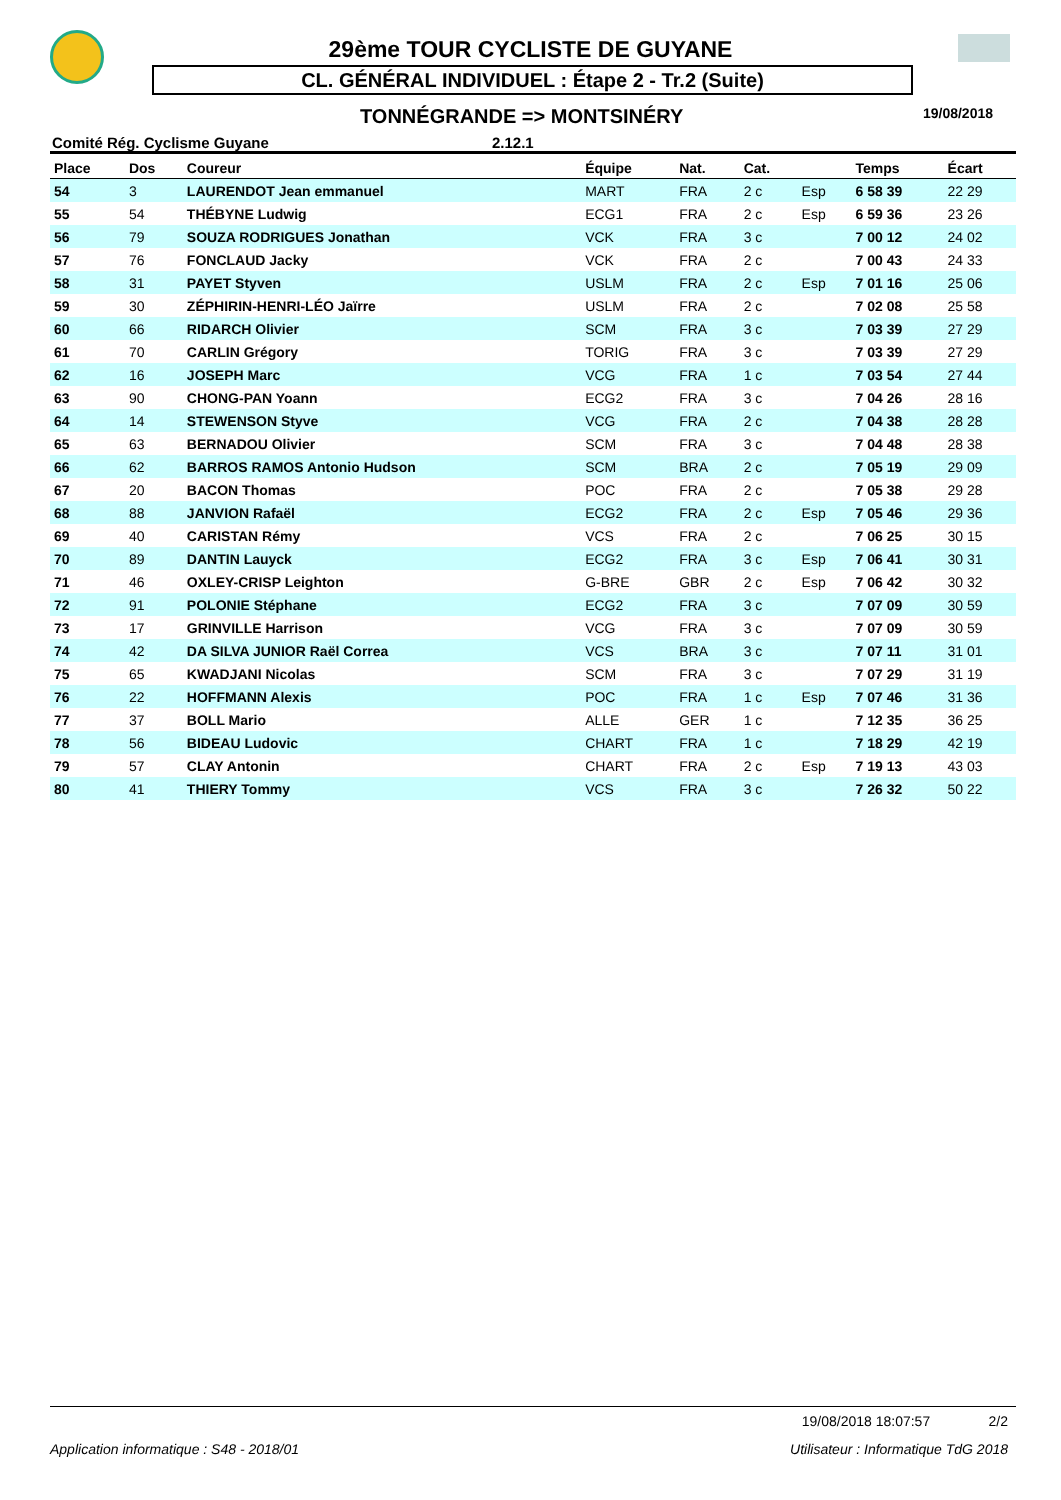29ème TOUR CYCLISTE DE GUYANE
CL. GÉNÉRAL INDIVIDUEL : Étape 2 - Tr.2 (Suite)
TONNÉGRANDE => MONTSINÉRY 19/08/2018
Comité Rég. Cyclisme Guyane 2.12.1
| Place | Dos | Coureur | Équipe | Nat. | Cat. | | Temps | Écart |
| --- | --- | --- | --- | --- | --- | --- | --- | --- |
| 54 | 3 | LAURENDOT Jean emmanuel | MART | FRA | 2 c | Esp | 6 58 39 | 22 29 |
| 55 | 54 | THÉBYNE Ludwig | ECG1 | FRA | 2 c | Esp | 6 59 36 | 23 26 |
| 56 | 79 | SOUZA RODRIGUES Jonathan | VCK | FRA | 3 c | | 7 00 12 | 24 02 |
| 57 | 76 | FONCLAUD Jacky | VCK | FRA | 2 c | | 7 00 43 | 24 33 |
| 58 | 31 | PAYET Styven | USLM | FRA | 2 c | Esp | 7 01 16 | 25 06 |
| 59 | 30 | ZÉPHIRIN-HENRI-LÉO Jaïrre | USLM | FRA | 2 c | | 7 02 08 | 25 58 |
| 60 | 66 | RIDARCH Olivier | SCM | FRA | 3 c | | 7 03 39 | 27 29 |
| 61 | 70 | CARLIN Grégory | TORIG | FRA | 3 c | | 7 03 39 | 27 29 |
| 62 | 16 | JOSEPH Marc | VCG | FRA | 1 c | | 7 03 54 | 27 44 |
| 63 | 90 | CHONG-PAN Yoann | ECG2 | FRA | 3 c | | 7 04 26 | 28 16 |
| 64 | 14 | STEWENSON Styve | VCG | FRA | 2 c | | 7 04 38 | 28 28 |
| 65 | 63 | BERNADOU Olivier | SCM | FRA | 3 c | | 7 04 48 | 28 38 |
| 66 | 62 | BARROS RAMOS Antonio Hudson | SCM | BRA | 2 c | | 7 05 19 | 29 09 |
| 67 | 20 | BACON Thomas | POC | FRA | 2 c | | 7 05 38 | 29 28 |
| 68 | 88 | JANVION Rafaël | ECG2 | FRA | 2 c | Esp | 7 05 46 | 29 36 |
| 69 | 40 | CARISTAN Rémy | VCS | FRA | 2 c | | 7 06 25 | 30 15 |
| 70 | 89 | DANTIN Lauyck | ECG2 | FRA | 3 c | Esp | 7 06 41 | 30 31 |
| 71 | 46 | OXLEY-CRISP Leighton | G-BRE | GBR | 2 c | Esp | 7 06 42 | 30 32 |
| 72 | 91 | POLONIE Stéphane | ECG2 | FRA | 3 c | | 7 07 09 | 30 59 |
| 73 | 17 | GRINVILLE Harrison | VCG | FRA | 3 c | | 7 07 09 | 30 59 |
| 74 | 42 | DA SILVA JUNIOR Raël Correa | VCS | BRA | 3 c | | 7 07 11 | 31 01 |
| 75 | 65 | KWADJANI Nicolas | SCM | FRA | 3 c | | 7 07 29 | 31 19 |
| 76 | 22 | HOFFMANN Alexis | POC | FRA | 1 c | Esp | 7 07 46 | 31 36 |
| 77 | 37 | BOLL Mario | ALLE | GER | 1 c | | 7 12 35 | 36 25 |
| 78 | 56 | BIDEAU Ludovic | CHART | FRA | 1 c | | 7 18 29 | 42 19 |
| 79 | 57 | CLAY Antonin | CHART | FRA | 2 c | Esp | 7 19 13 | 43 03 |
| 80 | 41 | THIERY Tommy | VCS | FRA | 3 c | | 7 26 32 | 50 22 |
19/08/2018 18:07:57 2/2
Application informatique : S48 - 2018/01 Utilisateur : Informatique TdG 2018